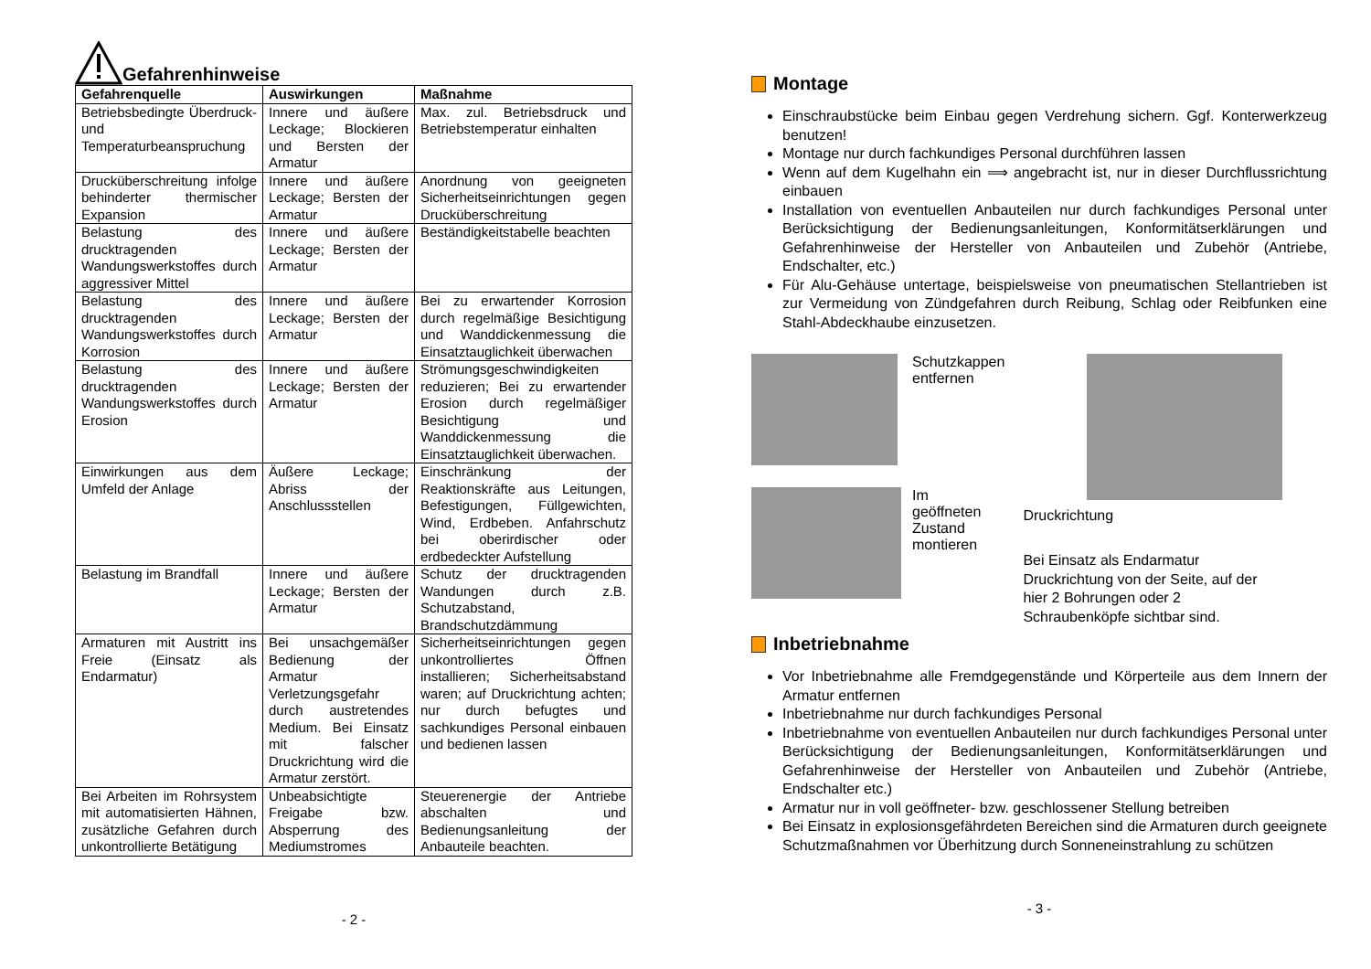Gefahrenhinweise
| Gefahrenquelle | Auswirkungen | Maßnahme |
| --- | --- | --- |
| Betriebsbedingte Überdruck- und Temperaturbeanspruchung | Innere und äußere Leckage; Blockieren und Bersten der Armatur | Max. zul. Betriebsdruck und Betriebstemperatur einhalten |
| Drucküberschreitung infolge behinderter thermischer Expansion | Innere und äußere Leckage; Bersten der Armatur | Anordnung von geeigneten Sicherheitseinrichtungen gegen Drucküberschreitung |
| Belastung des drucktragenden Wandungswerkstoffes durch aggressiver Mittel | Innere und äußere Leckage; Bersten der Armatur | Beständigkeitstabelle beachten |
| Belastung des drucktragenden Wandungswerkstoffes durch Korrosion | Innere und äußere Leckage; Bersten der Armatur | Bei zu erwartender Korrosion durch regelmäßige Besichtigung und Wanddickenmessung die Einsatztauglichkeit überwachen |
| Belastung des drucktragenden Wandungswerkstoffes durch Erosion | Innere und äußere Leckage; Bersten der Armatur | Strömungsgeschwindigkeiten reduzieren; Bei zu erwartender Erosion durch regelmäßiger Besichtigung und Wanddickenmessung die Einsatztauglichkeit überwachen. |
| Einwirkungen aus dem Umfeld der Anlage | Äußere Leckage; Abriss der Anschlussstellen | Einschränkung der Reaktionskräfte aus Leitungen, Befestigungen, Füllgewichten, Wind, Erdbeben. Anfahrschutz bei oberirdischer oder erdbedeckter Aufstellung |
| Belastung im Brandfall | Innere und äußere Leckage; Bersten der Armatur | Schutz der drucktragenden Wandungen durch z.B. Schutzabstand, Brandschutzdämmung |
| Armaturen mit Austritt ins Freie (Einsatz als Endarmatur) | Bei unsachgemäßer Bedienung der Armatur Verletzungsgefahr durch austretendes Medium. Bei Einsatz mit falscher Druckrichtung wird die Armatur zerstört. | Sicherheitseinrichtungen gegen unkontrolliertes Öffnen installieren; Sicherheitsabstand waren; auf Druckrichtung achten; nur durch befugtes und sachkundiges Personal einbauen und bedienen lassen |
| Bei Arbeiten im Rohrsystem mit automatisierten Hähnen, zusätzliche Gefahren durch unkontrollierte Betätigung | Unbeabsichtigte Freigabe bzw. Absperrung des Mediumstromes | Steuerenergie der Antriebe abschalten und Bedienungsanleitung der Anbauteile beachten. |
- 2 -
Montage
Einschraubstücke beim Einbau gegen Verdrehung sichern. Ggf. Konterwerkzeug benutzen!
Montage nur durch fachkundiges Personal durchführen lassen
Wenn auf dem Kugelhahn ein ⟹ angebracht ist, nur in dieser Durchflussrichtung einbauen
Installation von eventuellen Anbauteilen nur durch fachkundiges Personal unter Berücksichtigung der Bedienungsanleitungen, Konformitätserklärungen und Gefahrenhinweise der Hersteller von Anbauteilen und Zubehör (Antriebe, Endschalter, etc.)
Für Alu-Gehäuse untertage, beispielsweise von pneumatischen Stellantrieben ist zur Vermeidung von Zündgefahren durch Reibung, Schlag oder Reibfunken eine Stahl-Abdeckhaube einzusetzen.
Schutzkappen
entfernen
Im
geöffneten
Zustand
montieren
Druckrichtung
Bei Einsatz als Endarmatur Druckrichtung von der Seite, auf der hier 2 Bohrungen oder 2 Schraubenköpfe sichtbar sind.
Inbetriebnahme
Vor Inbetriebnahme alle Fremdgegenstände und Körperteile aus dem Innern der Armatur entfernen
Inbetriebnahme nur durch fachkundiges Personal
Inbetriebnahme von eventuellen Anbauteilen nur durch fachkundiges Personal unter Berücksichtigung der Bedienungsanleitungen, Konformitätserklärungen und Gefahrenhinweise der Hersteller von Anbauteilen und Zubehör (Antriebe, Endschalter etc.)
Armatur nur in voll geöffneter- bzw. geschlossener Stellung betreiben
Bei Einsatz in explosionsgefährdeten Bereichen sind die Armaturen durch geeignete Schutzmaßnahmen vor Überhitzung durch Sonneneinstrahlung zu schützen
- 3 -